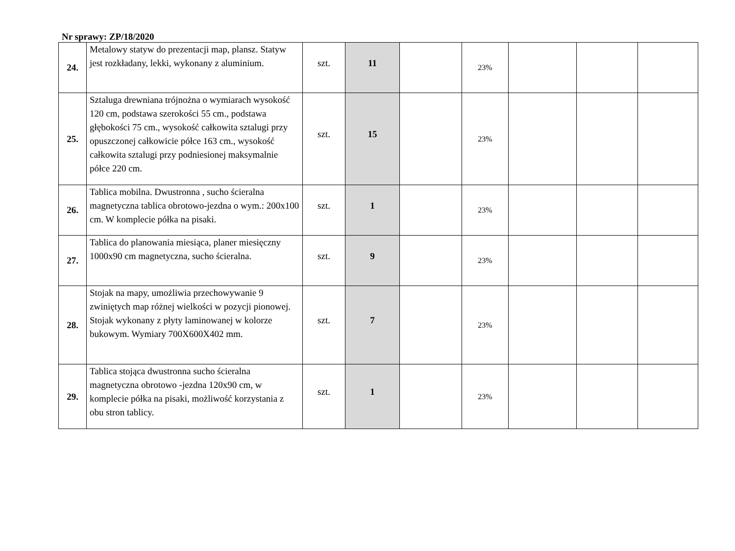Nr sprawy: ZP/18/2020
| 24. | Metalowy statyw do prezentacji map, plansz. Statyw jest rozkładany, lekki, wykonany z aluminium. | szt. | 11 | | 23% | | | |
| 25. | Sztaluga drewniana trójnożna o wymiarach wysokość 120 cm, podstawa szerokości 55 cm., podstawa głębokości 75 cm., wysokość całkowita sztalugi przy opuszczonej całkowicie półce 163 cm., wysokość całkowita sztalugi przy podniesionej maksymalnie półce 220 cm. | szt. | 15 | | 23% | | | |
| 26. | Tablica mobilna. Dwustronna , sucho ścieralna magnetyczna tablica obrotowo-jezdna o wym.: 200x100 cm. W komplecie półka na pisaki. | szt. | 1 | | 23% | | | |
| 27. | Tablica do planowania miesiąca, planer miesięczny 1000x90 cm magnetyczna, sucho ścieralna. | szt. | 9 | | 23% | | | |
| 28. | Stojak na mapy, umożliwia przechowywanie 9 zwiniętych map różnej wielkości w pozycji pionowej. Stojak wykonany z płyty laminowanej w kolorze bukowym. Wymiary 700X600X402 mm. | szt. | 7 | | 23% | | | |
| 29. | Tablica stojąca dwustronna sucho ścieralna magnetyczna obrotowo -jezdna 120x90 cm, w komplecie półka na pisaki, możliwość korzystania z obu stron tablicy. | szt. | 1 | | 23% | | | |